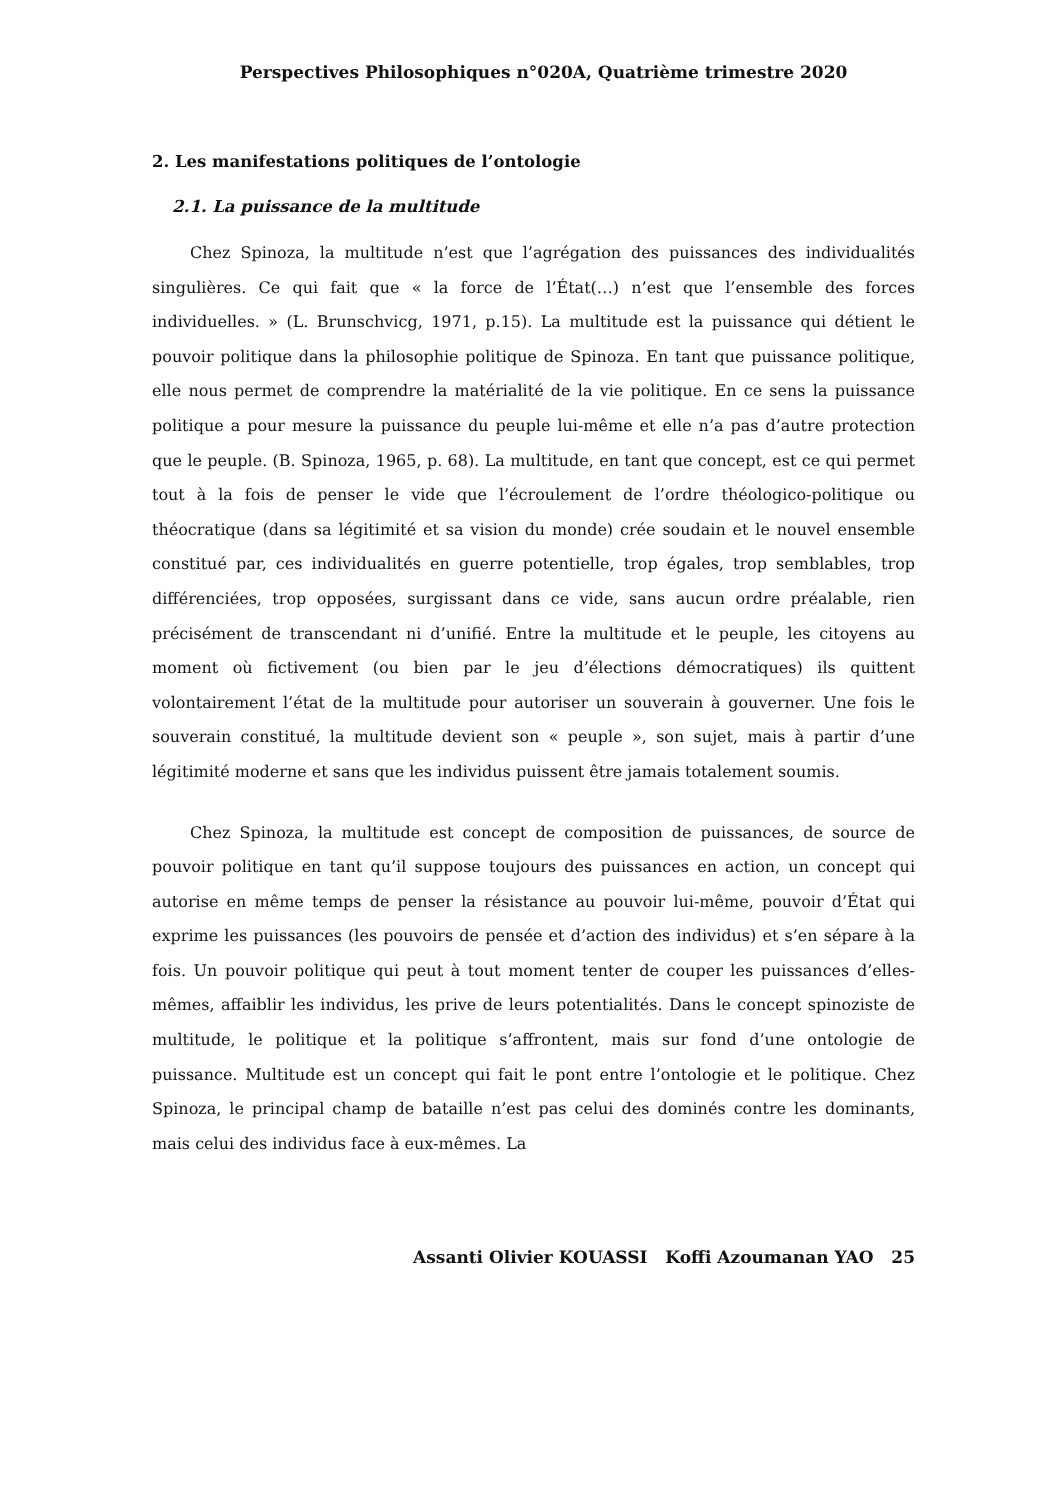Perspectives Philosophiques n°020A, Quatrième trimestre 2020
2. Les manifestations politiques de l’ontologie
2.1. La puissance de la multitude
Chez Spinoza, la multitude n’est que l’agrégation des puissances des individualités singulières. Ce qui fait que « la force de l’État(…) n’est que l’ensemble des forces individuelles. » (L. Brunschvicg, 1971, p.15). La multitude est la puissance qui détient le pouvoir politique dans la philosophie politique de Spinoza. En tant que puissance politique, elle nous permet de comprendre la matérialité de la vie politique. En ce sens la puissance politique a pour mesure la puissance du peuple lui-même et elle n’a pas d’autre protection que le peuple. (B. Spinoza, 1965, p. 68). La multitude, en tant que concept, est ce qui permet tout à la fois de penser le vide que l’écroulement de l’ordre théologico-politique ou théocratique (dans sa légitimité et sa vision du monde) crée soudain et le nouvel ensemble constitué par, ces individualités en guerre potentielle, trop égales, trop semblables, trop différenciées, trop opposées, surgissant dans ce vide, sans aucun ordre préalable, rien précisément de transcendant ni d’unifié. Entre la multitude et le peuple, les citoyens au moment où fictivement (ou bien par le jeu d’élections démocratiques) ils quittent volontairement l’état de la multitude pour autoriser un souverain à gouverner. Une fois le souverain constitué, la multitude devient son « peuple », son sujet, mais à partir d’une légitimité moderne et sans que les individus puissent être jamais totalement soumis.
Chez Spinoza, la multitude est concept de composition de puissances, de source de pouvoir politique en tant qu’il suppose toujours des puissances en action, un concept qui autorise en même temps de penser la résistance au pouvoir lui-même, pouvoir d’État qui exprime les puissances (les pouvoirs de pensée et d’action des individus) et s’en sépare à la fois. Un pouvoir politique qui peut à tout moment tenter de couper les puissances d’elles-mêmes, affaiblir les individus, les prive de leurs potentialités. Dans le concept spinoziste de multitude, le politique et la politique s’affrontent, mais sur fond d’une ontologie de puissance. Multitude est un concept qui fait le pont entre l’ontologie et le politique. Chez Spinoza, le principal champ de bataille n’est pas celui des dominés contre les dominants, mais celui des individus face à eux-mêmes. La
Assanti Olivier KOUASSI Koffi Azoumanan YAO 25